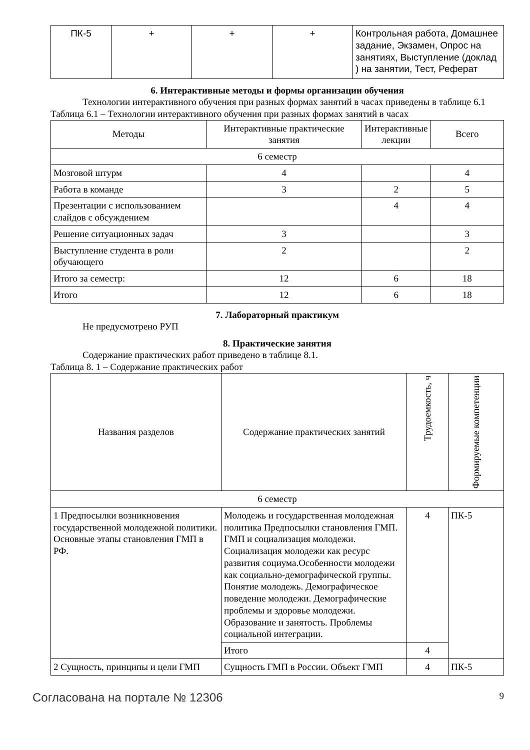| ПК-5 | + | + | + | Контрольная работа, Домашнее задание, Экзамен, Опрос на занятиях, Выступление (доклад ) на занятии, Тест, Реферат |
6. Интерактивные методы и формы организации обучения
Технологии интерактивного обучения при разных формах занятий в часах приведены в таблице 6.1
Таблица 6.1 – Технологии интерактивного обучения при разных формах занятий в часах
| Методы | Интерактивные практические занятия | Интерактивные лекции | Всего |
| --- | --- | --- | --- |
| 6 семестр | | | |
| Мозговой штурм | 4 | | 4 |
| Работа в команде | 3 | 2 | 5 |
| Презентации с использованием слайдов с обсуждением | | 4 | 4 |
| Решение ситуационных задач | 3 | | 3 |
| Выступление студента в роли обучающего | 2 | | 2 |
| Итого за семестр: | 12 | 6 | 18 |
| Итого | 12 | 6 | 18 |
7. Лабораторный практикум
Не предусмотрено РУП
8. Практические занятия
Содержание практических работ приведено в таблице 8.1.
Таблица 8. 1 – Содержание практических работ
| Названия разделов | Содержание практических занятий | Трудоемкость, ч | Формируемые компетенции |
| --- | --- | --- | --- |
| 6 семестр | | | |
| 1 Предпосылки возникновения государственной молодежной политики. Основные этапы становления ГМП в РФ. | Молодежь и государственная молодежная политика Предпосылки становления ГМП. ГМП и социализация молодежи. Социализация молодежи как ресурс развития социума.Особенности молодежи как социально-демографической группы. Понятие молодежь. Демографическое поведение молодежи. Демографические проблемы и здоровье молодежи. Образование и занятость. Проблемы социальной интеграции. | 4 | ПК-5 |
| | Итого | 4 | |
| 2 Сущность, принципы и цели ГМП | Сущность ГМП в России. Объект ГМП | 4 | ПК-5 |
Согласована на портале № 12306 9